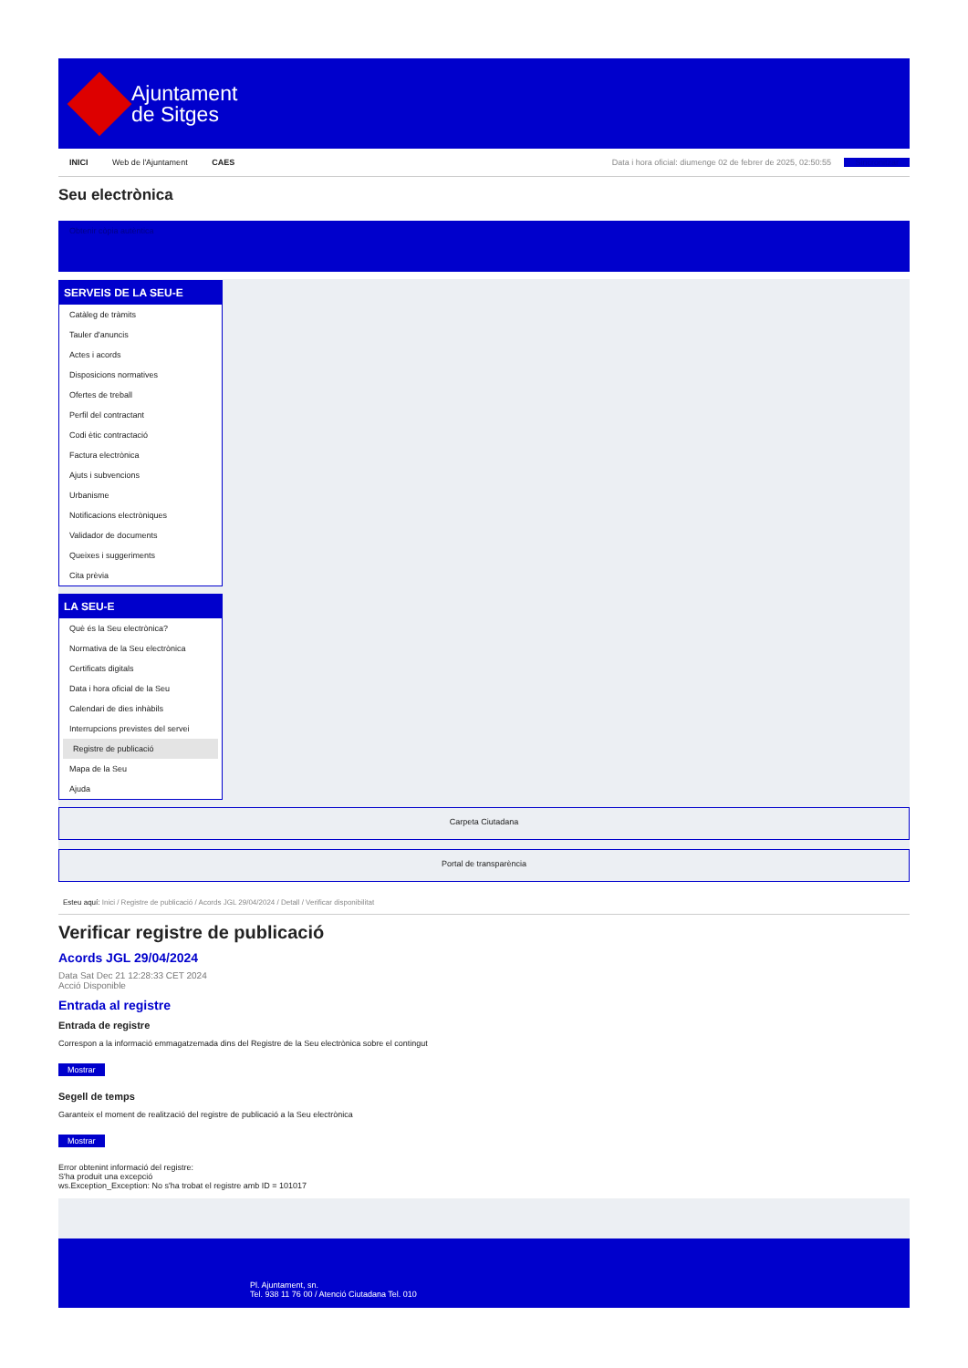Ajuntament
de Sitges
INICI Web de l'Ajuntament CAES
Data i hora oficial: diumenge 02 de febrer de 2025, 02:50:55 Sincronitzar
Seu electrònica
Obtenir còpia autèntica
SERVEIS DE LA SEU-E
Catàleg de tràmits
Tauler d'anuncis
Actes i acords
Disposicions normatives
Ofertes de treball
Perfil del contractant
Codi ètic contractació
Factura electrònica
Ajuts i subvencions
Urbanisme
Notificacions electròniques
Validador de documents
Queixes i suggeriments
Cita prèvia
LA SEU-E
Què és la Seu electrònica?
Normativa de la Seu electrònica
Certificats digitals
Data i hora oficial de la Seu
Calendari de dies inhàbils
Interrupcions previstes del servei
Registre de publicació
Mapa de la Seu
Ajuda
Carpeta Ciutadana
Portal de transparència
Esteu aquí: Inici / Registre de publicació / Acords JGL 29/04/2024 / Detall / Verificar disponibilitat
Verificar registre de publicació
Acords JGL 29/04/2024
Data Sat Dec 21 12:28:33 CET 2024
Acció Disponible
Entrada al registre
Entrada de registre
Correspon a la informació emmagatzemada dins del Registre de la Seu electrònica sobre el contingut
Mostrar
Segell de temps
Garanteix el moment de realització del registre de publicació a la Seu electrònica
Mostrar
Error obtenint informació del registre:
S'ha produit una excepció
ws.Exception_Exception: No s'ha trobat el registre amb ID = 101017
Pl. Ajuntament, sn.
Tel. 938 11 76 00 / Atenció Ciutadana Tel. 010